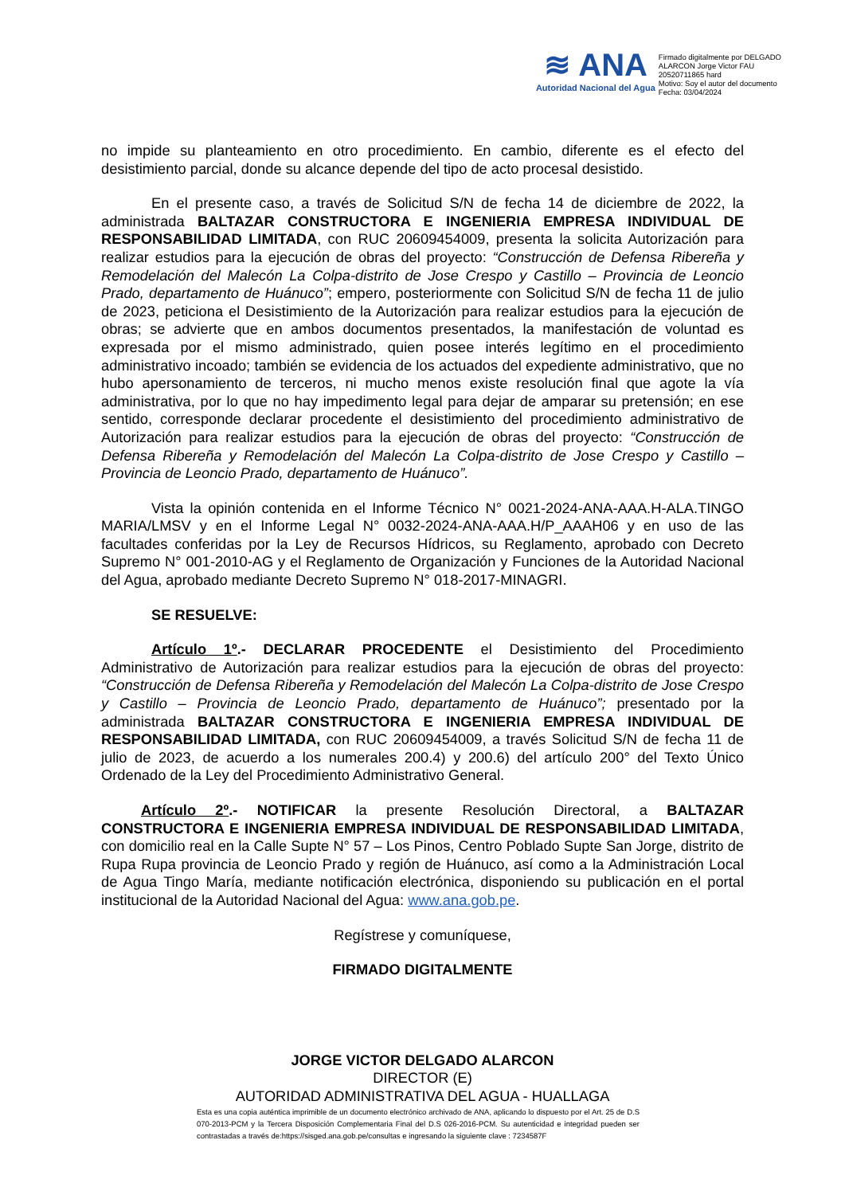≋ ANA
Autoridad Nacional del Agua
Firmado digitalmente por DELGADO
ALARCON Jorge Victor FAU
20520711865 hard
Motivo: Soy el autor del documento
Fecha: 03/04/2024
no impide su planteamiento en otro procedimiento. En cambio, diferente es el efecto del desistimiento parcial, donde su alcance depende del tipo de acto procesal desistido.
En el presente caso, a través de Solicitud S/N de fecha 14 de diciembre de 2022, la administrada BALTAZAR CONSTRUCTORA E INGENIERIA EMPRESA INDIVIDUAL DE RESPONSABILIDAD LIMITADA, con RUC 20609454009, presenta la solicita Autorización para realizar estudios para la ejecución de obras del proyecto: “Construcción de Defensa Ribereña y Remodelación del Malecón La Colpa-distrito de Jose Crespo y Castillo – Provincia de Leoncio Prado, departamento de Huánuco”; empero, posteriormente con Solicitud S/N de fecha 11 de julio de 2023, peticiona el Desistimiento de la Autorización para realizar estudios para la ejecución de obras; se advierte que en ambos documentos presentados, la manifestación de voluntad es expresada por el mismo administrado, quien posee interés legítimo en el procedimiento administrativo incoado; también se evidencia de los actuados del expediente administrativo, que no hubo apersonamiento de terceros, ni mucho menos existe resolución final que agote la vía administrativa, por lo que no hay impedimento legal para dejar de amparar su pretensión; en ese sentido, corresponde declarar procedente el desistimiento del procedimiento administrativo de Autorización para realizar estudios para la ejecución de obras del proyecto: “Construcción de Defensa Ribereña y Remodelación del Malecón La Colpa-distrito de Jose Crespo y Castillo – Provincia de Leoncio Prado, departamento de Huánuco”.
Vista la opinión contenida en el Informe Técnico N° 0021-2024-ANA-AAA.H-ALA.TINGO MARIA/LMSV y en el Informe Legal N° 0032-2024-ANA-AAA.H/P_AAAH06 y en uso de las facultades conferidas por la Ley de Recursos Hídricos, su Reglamento, aprobado con Decreto Supremo N° 001-2010-AG y el Reglamento de Organización y Funciones de la Autoridad Nacional del Agua, aprobado mediante Decreto Supremo N° 018-2017-MINAGRI.
SE RESUELVE:
Artículo 1º.- DECLARAR PROCEDENTE el Desistimiento del Procedimiento Administrativo de Autorización para realizar estudios para la ejecución de obras del proyecto: “Construcción de Defensa Ribereña y Remodelación del Malecón La Colpa-distrito de Jose Crespo y Castillo – Provincia de Leoncio Prado, departamento de Huánuco”; presentado por la administrada BALTAZAR CONSTRUCTORA E INGENIERIA EMPRESA INDIVIDUAL DE RESPONSABILIDAD LIMITADA, con RUC 20609454009, a través Solicitud S/N de fecha 11 de julio de 2023, de acuerdo a los numerales 200.4) y 200.6) del artículo 200° del Texto Único Ordenado de la Ley del Procedimiento Administrativo General.
Artículo 2º.- NOTIFICAR la presente Resolución Directoral, a BALTAZAR CONSTRUCTORA E INGENIERIA EMPRESA INDIVIDUAL DE RESPONSABILIDAD LIMITADA, con domicilio real en la Calle Supte N° 57 – Los Pinos, Centro Poblado Supte San Jorge, distrito de Rupa Rupa provincia de Leoncio Prado y región de Huánuco, así como a la Administración Local de Agua Tingo María, mediante notificación electrónica, disponiendo su publicación en el portal institucional de la Autoridad Nacional del Agua: www.ana.gob.pe.
Regístrese y comuníquese,
FIRMADO DIGITALMENTE
JORGE VICTOR DELGADO ALARCON
DIRECTOR (E)
AUTORIDAD ADMINISTRATIVA DEL AGUA - HUALLAGA
Esta es una copia auténtica imprimible de un documento electrónico archivado de ANA, aplicando lo dispuesto por el Art. 25 de D.S 070-2013-PCM y la Tercera Disposición Complementaria Final del D.S 026-2016-PCM. Su autenticidad e integridad pueden ser contrastadas a través de:https://sisged.ana.gob.pe/consultas e ingresando la siguiente clave : 7234587F